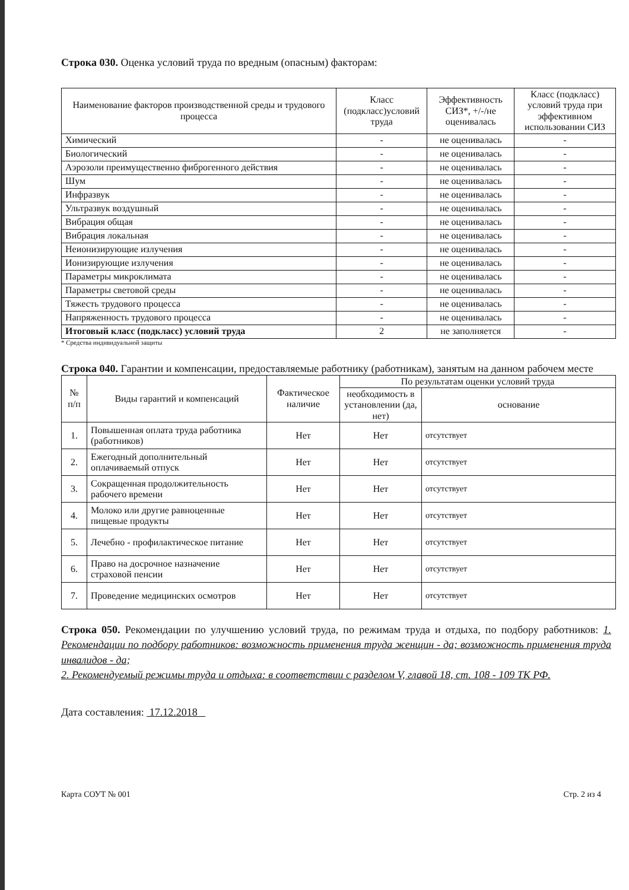Строка 030. Оценка условий труда по вредным (опасным) факторам:
| Наименование факторов производственной среды и трудового процесса | Класс (подкласс)условий труда | Эффективность СИЗ*, +/-/не оценивалась | Класс (подкласс) условий труда при эффективном использовании СИЗ |
| --- | --- | --- | --- |
| Химический | - | не оценивалась | - |
| Биологический | - | не оценивалась | - |
| Аэрозоли преимущественно фиброгенного действия | - | не оценивалась | - |
| Шум | - | не оценивалась | - |
| Инфразвук | - | не оценивалась | - |
| Ультразвук воздушный | - | не оценивалась | - |
| Вибрация общая | - | не оценивалась | - |
| Вибрация локальная | - | не оценивалась | - |
| Неионизирующие излучения | - | не оценивалась | - |
| Ионизирующие излучения | - | не оценивалась | - |
| Параметры микроклимата | - | не оценивалась | - |
| Параметры световой среды | - | не оценивалась | - |
| Тяжесть трудового процесса | - | не оценивалась | - |
| Напряженность трудового процесса | - | не оценивалась | - |
| Итоговый класс (подкласс) условий труда | 2 | не заполняется | - |
* Средства индивидуальной защиты
Строка 040. Гарантии и компенсации, предоставляемые работнику (работникам), занятым на данном рабочем месте
| № п/п | Виды гарантий и компенсаций | Фактическое наличие | По результатам оценки условий труда | |
| --- | --- | --- | --- | --- |
| | | | необходимость в установлении (да, нет) | основание |
| 1. | Повышенная оплата труда работника (работников) | Нет | Нет | отсутствует |
| 2. | Ежегодный дополнительный оплачиваемый отпуск | Нет | Нет | отсутствует |
| 3. | Сокращенная продолжительность рабочего времени | Нет | Нет | отсутствует |
| 4. | Молоко или другие равноценные пищевые продукты | Нет | Нет | отсутствует |
| 5. | Лечебно - профилактическое питание | Нет | Нет | отсутствует |
| 6. | Право на досрочное назначение страховой пенсии | Нет | Нет | отсутствует |
| 7. | Проведение медицинских осмотров | Нет | Нет | отсутствует |
Строка 050. Рекомендации по улучшению условий труда, по режимам труда и отдыха, по подбору работников: 1. Рекомендации по подбору работников: возможность применения труда женщин - да; возможность применения труда инвалидов - да;
2. Рекомендуемый режимы труда и отдыха: в соответствии с разделом V, главой 18, ст. 108 - 109 ТК РФ.
Дата составления: 17.12.2018
Карта СОУТ № 001 Стр. 2 из 4